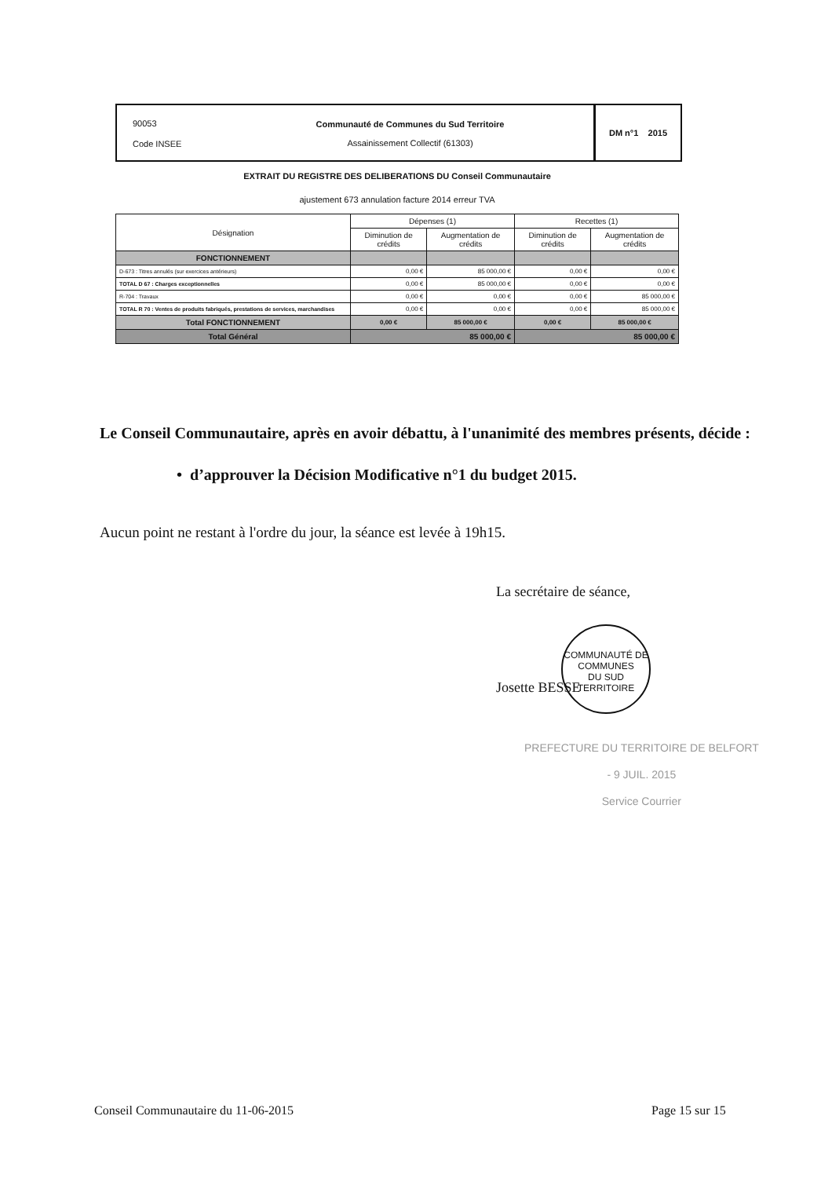90053
Code INSEE
Communauté de Communes du Sud Territoire
Assainissement Collectif (61303)
DM n°1 2015
EXTRAIT DU REGISTRE DES DELIBERATIONS DU Conseil Communautaire
ajustement 673 annulation facture 2014 erreur TVA
| Désignation | Dépenses (1) | | Recettes (1) | |
| --- | --- | --- | --- | --- |
| | Diminution de crédits | Augmentation de crédits | Diminution de crédits | Augmentation de crédits |
| FONCTIONNEMENT | | | | |
| D-673 : Titres annulés (sur exercices antérieurs) | 0,00 € | 85 000,00 € | 0,00 € | 0,00 € |
| TOTAL D 67 : Charges exceptionnelles | 0,00 € | 85 000,00 € | 0,00 € | 0,00 € |
| R-704 : Travaux | 0,00 € | 0,00 € | 0,00 € | 85 000,00 € |
| TOTAL R 70 : Ventes de produits fabriqués, prestations de services, marchandises | 0,00 € | 0,00 € | 0,00 € | 85 000,00 € |
| Total FONCTIONNEMENT | 0,00 € | 85 000,00 € | 0,00 € | 85 000,00 € |
| Total Général | 85 000,00 € | | 85 000,00 € | |
Le Conseil Communautaire, après en avoir débattu, à l'unanimité des membres présents, décide :
• d’approuver la Décision Modificative n°1 du budget 2015.
Aucun point ne restant à l'ordre du jour, la séance est levée à 19h15.
La secrétaire de séance,
COMMUNAUTÉ DE COMMUNES
DU SUD TERRITOIRE
Josette BESSE
PREFECTURE DU TERRITOIRE DE BELFORT
- 9 JUIL. 2015
Service Courrier
Conseil Communautaire du 11-06-2015
Page 15 sur 15